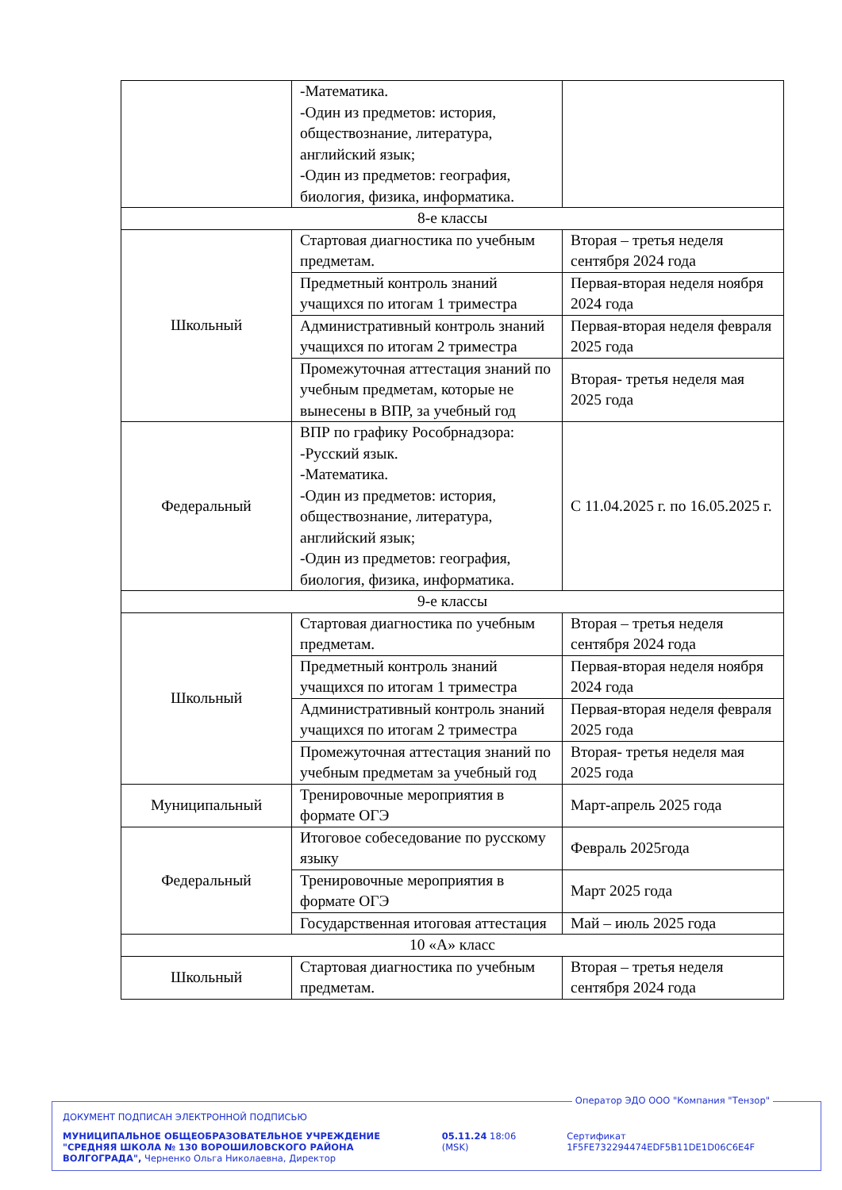| | -Математика. -Один из предметов: история, обществознание, литература, английский язык; -Один из предметов: география, биология, физика, информатика. | |
| 8-е классы | | |
| Школьный | Стартовая диагностика по учебным предметам. | Вторая – третья неделя сентября 2024 года |
| | Предметный контроль знаний учащихся по итогам 1 триместра | Первая-вторая неделя ноября 2024 года |
| | Административный контроль знаний учащихся по итогам 2 триместра | Первая-вторая неделя февраля 2025 года |
| | Промежуточная аттестация знаний по учебным предметам, которые не вынесены в ВПР, за учебный год | Вторая- третья неделя мая 2025 года |
| Федеральный | ВПР по графику Рособрнадзора: -Русский язык. -Математика. -Один из предметов: история, обществознание, литература, английский язык; -Один из предметов: география, биология, физика, информатика. | С 11.04.2025 г. по 16.05.2025 г. |
| 9-е классы | | |
| Школьный | Стартовая диагностика по учебным предметам. | Вторая – третья неделя сентября 2024 года |
| | Предметный контроль знаний учащихся по итогам 1 триместра | Первая-вторая неделя ноября 2024 года |
| | Административный контроль знаний учащихся по итогам 2 триместра | Первая-вторая неделя февраля 2025 года |
| | Промежуточная аттестация знаний по учебным предметам за учебный год | Вторая- третья неделя мая 2025 года |
| Муниципальный | Тренировочные мероприятия в формате ОГЭ | Март-апрель 2025 года |
| Федеральный | Итоговое собеседование по русскому языку | Февраль 2025года |
| | Тренировочные мероприятия в формате ОГЭ | Март 2025 года |
| | Государственная итоговая аттестация | Май – июль 2025 года |
| 10 «А» класс | | |
| Школьный | Стартовая диагностика по учебным предметам. | Вторая – третья неделя сентября 2024 года |
Оператор ЭДО ООО "Компания "Тензор"
ДОКУМЕНТ ПОДПИСАН ЭЛЕКТРОННОЙ ПОДПИСЬЮ
МУНИЦИПАЛЬНОЕ ОБЩЕОБРАЗОВАТЕЛЬНОЕ УЧРЕЖДЕНИЕ "СРЕДНЯЯ ШКОЛА № 130 ВОРОШИЛОВСКОГО РАЙОНА ВОЛГОГРАДА", Черненко Ольга Николаевна, Директор
05.11.24 18:06 (MSK) Сертификат 1F5FE732294474EDF5B11DE1D06C6E4F